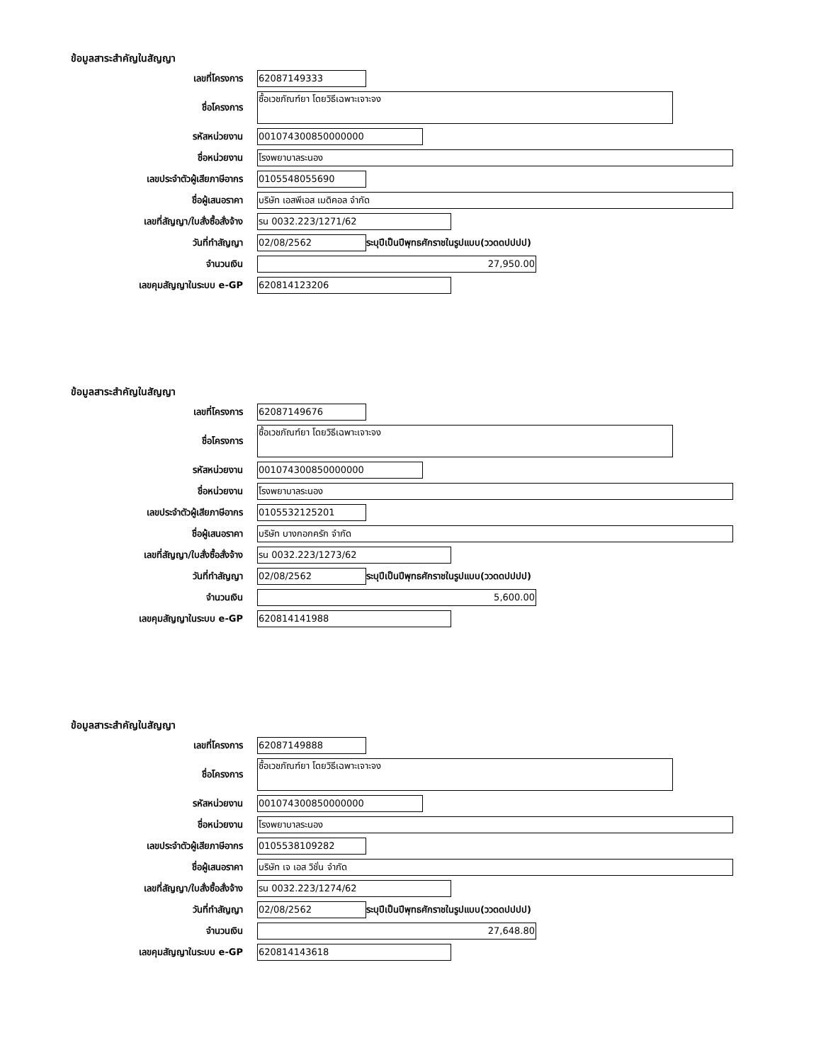ข้อมูลสาระสำคัญในสัญญา
เลขที่โครงการ
62087149333
ชื่อโครงการ
ซื้อเวชภัณฑ์ยา โดยวิธีเฉพาะเจาะจง
รหัสหน่วยงาน
001074300850000000
ชื่อหน่วยงาน
โรงพยาบาลระนอง
เลขประจำตัวผู้เสียภาษีอากร
0105548055690
ชื่อผู้เสนอราคา
บริษัท เอสพีเอส เมดิคอล จำกัด
เลขที่สัญญา/ใบสั่งซื้อสั่งจ้าง
รน 0032.223/1271/62
วันที่ทำสัญญา
02/08/2562
ระบุปีเป็นปีพุทธศักราชในรูปแบบ(ววดดปปปป)
จำนวนเงิน
27,950.00
เลขคุมสัญญาในระบบ e-GP
620814123206
ข้อมูลสาระสำคัญในสัญญา
เลขที่โครงการ
62087149676
ชื่อโครงการ
ซื้อเวชภัณฑ์ยา โดยวิธีเฉพาะเจาะจง
รหัสหน่วยงาน
001074300850000000
ชื่อหน่วยงาน
โรงพยาบาลระนอง
เลขประจำตัวผู้เสียภาษีอากร
0105532125201
ชื่อผู้เสนอราคา
บริษัท บางกอกครัก จำกัด
เลขที่สัญญา/ใบสั่งซื้อสั่งจ้าง
รน 0032.223/1273/62
วันที่ทำสัญญา
02/08/2562
ระบุปีเป็นปีพุทธศักราชในรูปแบบ(ววดดปปปป)
จำนวนเงิน
5,600.00
เลขคุมสัญญาในระบบ e-GP
620814141988
ข้อมูลสาระสำคัญในสัญญา
เลขที่โครงการ
62087149888
ชื่อโครงการ
ซื้อเวชภัณฑ์ยา โดยวิธีเฉพาะเจาะจง
รหัสหน่วยงาน
001074300850000000
ชื่อหน่วยงาน
โรงพยาบาลระนอง
เลขประจำตัวผู้เสียภาษีอากร
0105538109282
ชื่อผู้เสนอราคา
บริษัท เจ เอส วิชั่น จำกัด
เลขที่สัญญา/ใบสั่งซื้อสั่งจ้าง
รน 0032.223/1274/62
วันที่ทำสัญญา
02/08/2562
ระบุปีเป็นปีพุทธศักราชในรูปแบบ(ววดดปปปป)
จำนวนเงิน
27,648.80
เลขคุมสัญญาในระบบ e-GP
620814143618